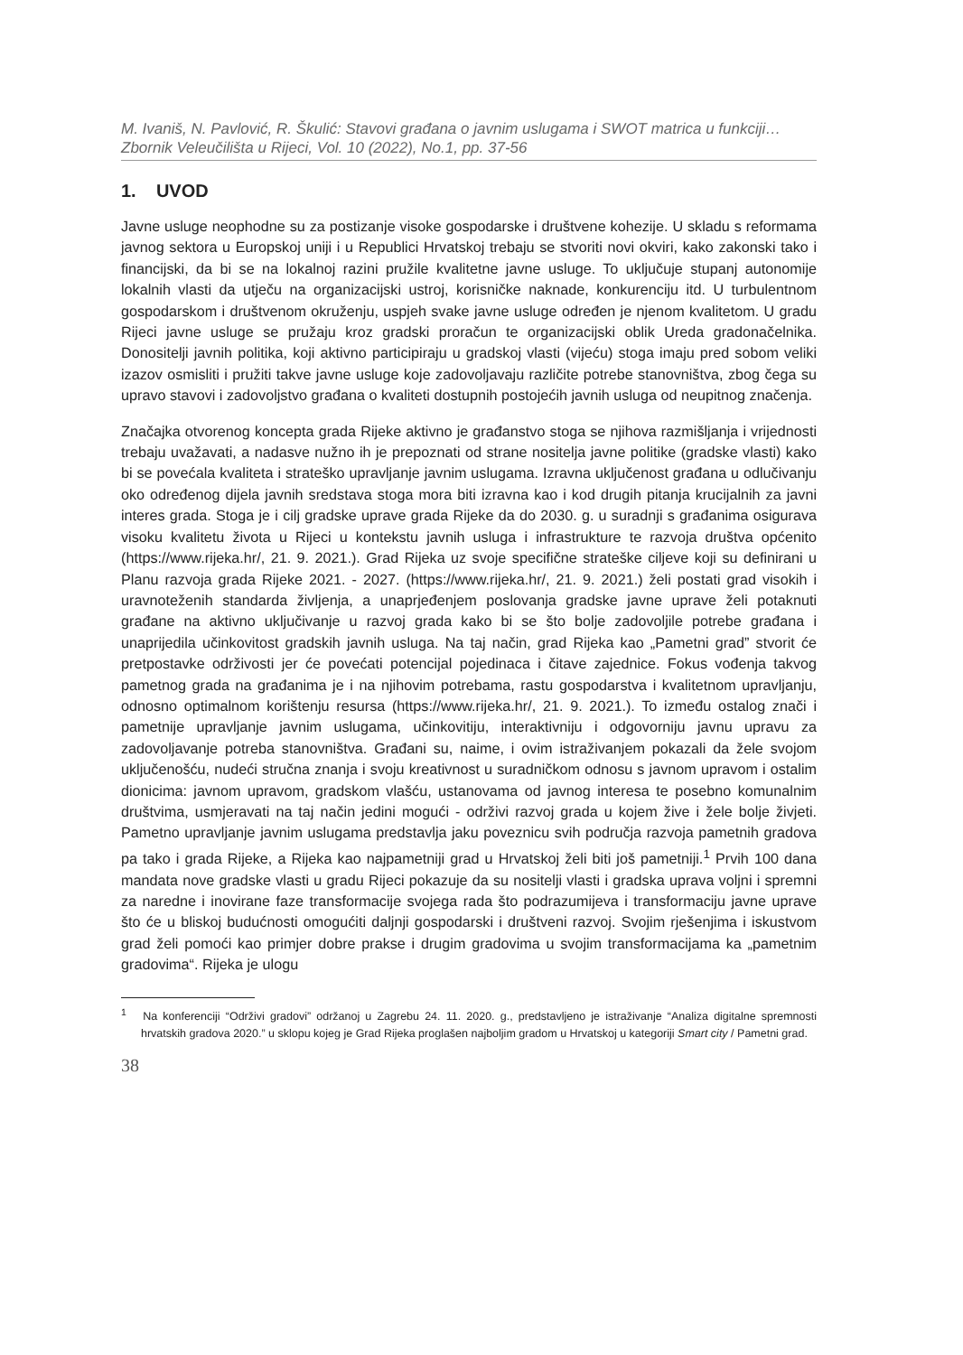M. Ivaniš, N. Pavlović, R. Škulić: Stavovi građana o javnim uslugama i SWOT matrica u funkciji…
Zbornik Veleučilišta u Rijeci, Vol. 10 (2022), No.1, pp. 37-56
1. UVOD
Javne usluge neophodne su za postizanje visoke gospodarske i društvene kohezije. U skladu s reformama javnog sektora u Europskoj uniji i u Republici Hrvatskoj trebaju se stvoriti novi okviri, kako zakonski tako i financijski, da bi se na lokalnoj razini pružile kvalitetne javne usluge. To uključuje stupanj autonomije lokalnih vlasti da utječu na organizacijski ustroj, korisničke naknade, konkurenciju itd. U turbulentnom gospodarskom i društvenom okruženju, uspjeh svake javne usluge određen je njenom kvalitetom. U gradu Rijeci javne usluge se pružaju kroz gradski proračun te organizacijski oblik Ureda gradonačelnika. Donositelji javnih politika, koji aktivno participiraju u gradskoj vlasti (vijeću) stoga imaju pred sobom veliki izazov osmisliti i pružiti takve javne usluge koje zadovoljavaju različite potrebe stanovništva, zbog čega su upravo stavovi i zadovoljstvo građana o kvaliteti dostupnih postojećih javnih usluga od neupitnog značenja.
Značajka otvorenog koncepta grada Rijeke aktivno je građanstvo stoga se njihova razmišljanja i vrijednosti trebaju uvažavati, a nadasve nužno ih je prepoznati od strane nositelja javne politike (gradske vlasti) kako bi se povećala kvaliteta i strateško upravljanje javnim uslugama. Izravna uključenost građana u odlučivanju oko određenog dijela javnih sredstava stoga mora biti izravna kao i kod drugih pitanja krucijalnih za javni interes grada. Stoga je i cilj gradske uprave grada Rijeke da do 2030. g. u suradnji s građanima osigurava visoku kvalitetu života u Rijeci u kontekstu javnih usluga i infrastrukture te razvoja društva općenito (https://www.rijeka.hr/, 21. 9. 2021.). Grad Rijeka uz svoje specifične strateške ciljeve koji su definirani u Planu razvoja grada Rijeke 2021. - 2027. (https://www.rijeka.hr/, 21. 9. 2021.) želi postati grad visokih i uravnoteženih standarda življenja, a unaprjeđenjem poslovanja gradske javne uprave želi potaknuti građane na aktivno uključivanje u razvoj grada kako bi se što bolje zadovoljile potrebe građana i unaprijedila učinkovitost gradskih javnih usluga. Na taj način, grad Rijeka kao „Pametni grad” stvorit će pretpostavke održivosti jer će povećati potencijal pojedinaca i čitave zajednice. Fokus vođenja takvog pametnog grada na građanima je i na njihovim potrebama, rastu gospodarstva i kvalitetnom upravljanju, odnosno optimalnom korištenju resursa (https://www.rijeka.hr/, 21. 9. 2021.). To između ostalog znači i pametnije upravljanje javnim uslugama, učinkovitiju, interaktivniju i odgovorniju javnu upravu za zadovoljavanje potreba stanovništva. Građani su, naime, i ovim istraživanjem pokazali da žele svojom uključenošću, nudeći stručna znanja i svoju kreativnost u suradničkom odnosu s javnom upravom i ostalim dionicima: javnom upravom, gradskom vlašću, ustanovama od javnog interesa te posebno komunalnim društvima, usmjeravati na taj način jedini mogući - održivi razvoj grada u kojem žive i žele bolje živjeti. Pametno upravljanje javnim uslugama predstavlja jaku poveznicu svih područja razvoja pametnih gradova pa tako i grada Rijeke, a Rijeka kao najpametniji grad u Hrvatskoj želi biti još pametniji.<sup>1</sup> Prvih 100 dana mandata nove gradske vlasti u gradu Rijeci pokazuje da su nositelji vlasti i gradska uprava voljni i spremni za naredne i inovirane faze transformacije svojega rada što podrazumijeva i transformaciju javne uprave što će u bliskoj budućnosti omogućiti daljnji gospodarski i društveni razvoj. Svojim rješenjima i iskustvom grad želi pomoći kao primjer dobre prakse i drugim gradovima u svojim transformacijama ka „pametnim gradovima“. Rijeka je ulogu
<sup>1</sup> Na konferenciji “Održivi gradovi” održanoj u Zagrebu 24. 11. 2020. g., predstavljeno je istraživanje “Analiza digitalne spremnosti hrvatskih gradova 2020.” u sklopu kojeg je Grad Rijeka proglašen najboljim gradom u Hrvatskoj u kategoriji Smart city / Pametni grad.
38